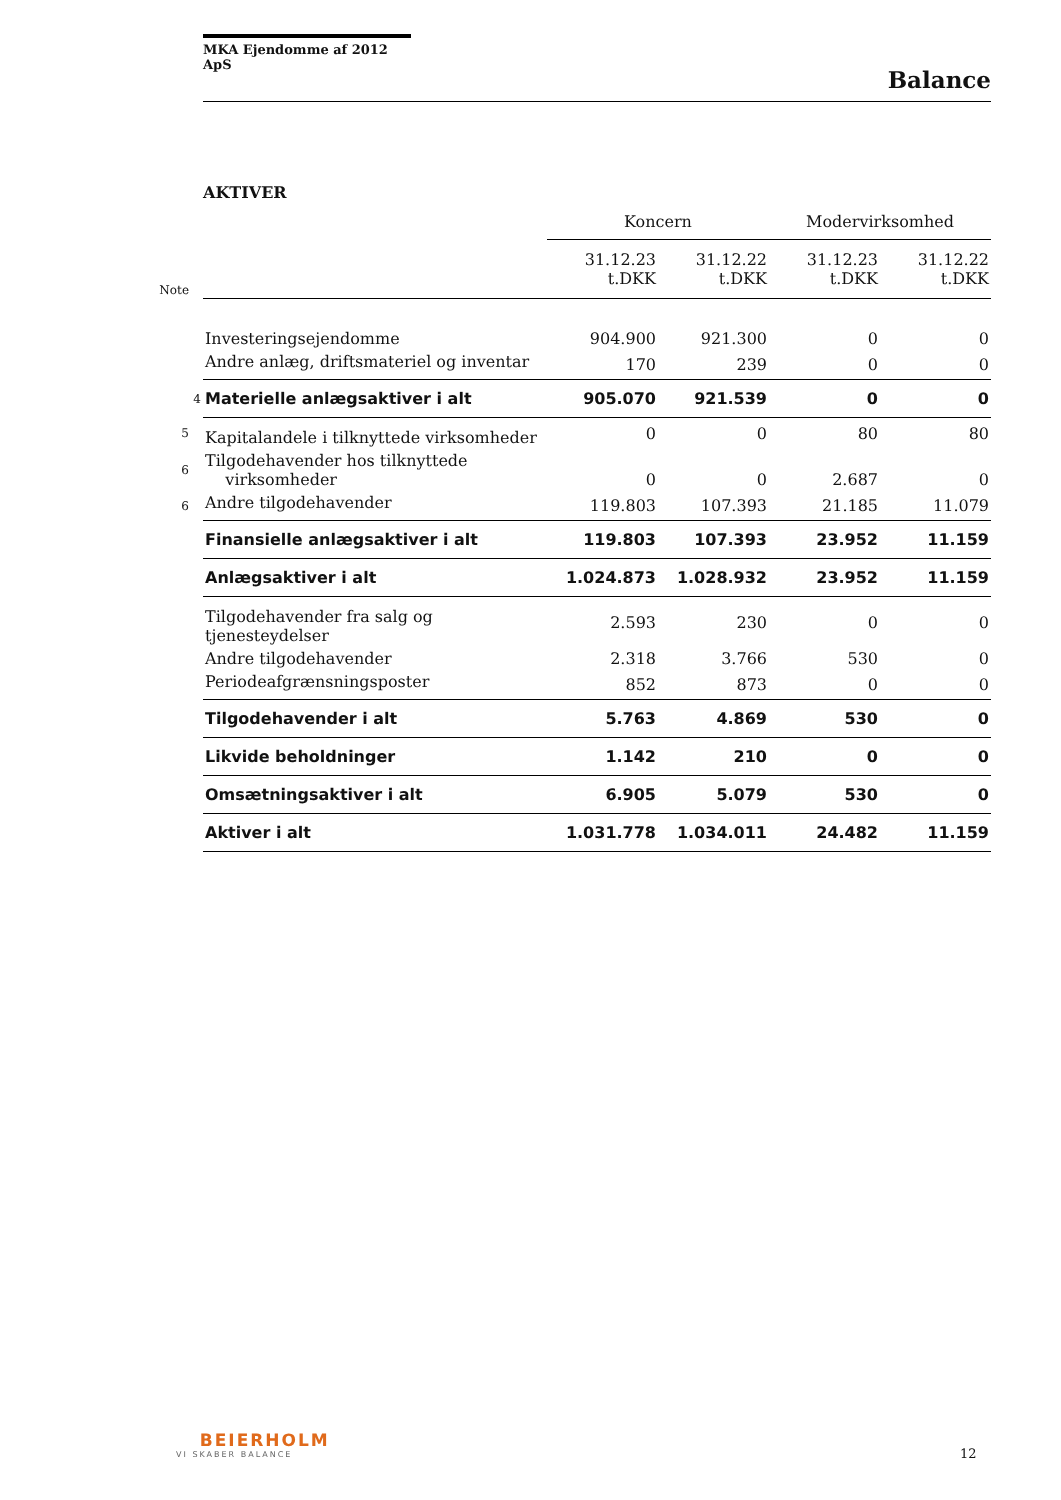MKA Ejendomme af 2012 ApS
Balance
AKTIVER
| | | Koncern | | Modervirksomhed | |
| Note | | 31.12.23 t.DKK | 31.12.22 t.DKK | 31.12.23 t.DKK | 31.12.22 t.DKK |
| | Investeringsejendomme | 904.900 | 921.300 | 0 | 0 |
| | Andre anlæg, driftsmateriel og inventar | 170 | 239 | 0 | 0 |
| 4 | Materielle anlægsaktiver i alt | 905.070 | 921.539 | 0 | 0 |
| 5 | Kapitalandele i tilknyttede virksomheder | 0 | 0 | 80 | 80 |
| 6 | Tilgodehavender hos tilknyttede virksomheder | 0 | 0 | 2.687 | 0 |
| 6 | Andre tilgodehavender | 119.803 | 107.393 | 21.185 | 11.079 |
| | Finansielle anlægsaktiver i alt | 119.803 | 107.393 | 23.952 | 11.159 |
| | Anlægsaktiver i alt | 1.024.873 | 1.028.932 | 23.952 | 11.159 |
| | Tilgodehavender fra salg og tjenesteydelser | 2.593 | 230 | 0 | 0 |
| | Andre tilgodehavender | 2.318 | 3.766 | 530 | 0 |
| | Periodeafgrænsningsposter | 852 | 873 | 0 | 0 |
| | Tilgodehavender i alt | 5.763 | 4.869 | 530 | 0 |
| | Likvide beholdninger | 1.142 | 210 | 0 | 0 |
| | Omsætningsaktiver i alt | 6.905 | 5.079 | 530 | 0 |
| | Aktiver i alt | 1.031.778 | 1.034.011 | 24.482 | 11.159 |
BEIERHOLM
VI SKABER BALANCE
12